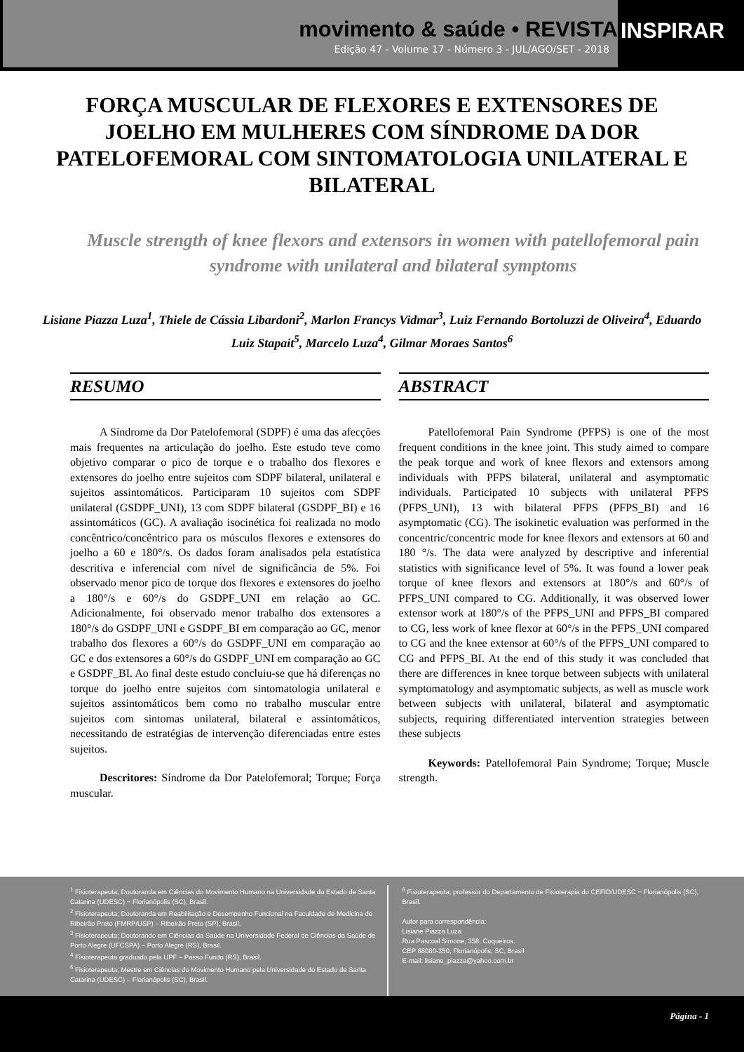movimento & saúde • REVISTA
Edição 47 - Volume 17 - Número 3 - JUL/AGO/SET - 2018
INSPIRAR
FORÇA MUSCULAR DE FLEXORES E EXTENSORES DE JOELHO EM MULHERES COM SÍNDROME DA DOR PATELOFEMORAL COM SINTOMATOLOGIA UNILATERAL E BILATERAL
Muscle strength of knee flexors and extensors in women with patellofemoral pain syndrome with unilateral and bilateral symptoms
Lisiane Piazza Luza<sup>1</sup>, Thiele de Cássia Libardoni<sup>2</sup>, Marlon Francys Vidmar<sup>3</sup>, Luiz Fernando Bortoluzzi de Oliveira<sup>4</sup>, Eduardo Luiz Stapait<sup>5</sup>, Marcelo Luza<sup>4</sup>, Gilmar Moraes Santos<sup>6</sup>
RESUMO
A Síndrome da Dor Patelofemoral (SDPF) é uma das afecções mais frequentes na articulação do joelho. Este estudo teve como objetivo comparar o pico de torque e o trabalho dos flexores e extensores do joelho entre sujeitos com SDPF bilateral, unilateral e sujeitos assintomáticos. Participaram 10 sujeitos com SDPF unilateral (GSDPF_UNI), 13 com SDPF bilateral (GSDPF_BI) e 16 assintomáticos (GC). A avaliação isocinética foi realizada no modo concêntrico/concêntrico para os músculos flexores e extensores do joelho a 60 e 180°/s. Os dados foram analisados pela estatística descritiva e inferencial com nível de significância de 5%. Foi observado menor pico de torque dos flexores e extensores do joelho a 180°/s e 60°/s do GSDPF_UNI em relação ao GC. Adicionalmente, foi observado menor trabalho dos extensores a 180°/s do GSDPF_UNI e GSDPF_BI em comparação ao GC, menor trabalho dos flexores a 60°/s do GSDPF_UNI em comparação ao GC e dos extensores a 60°/s do GSDPF_UNI em comparação ao GC e GSDPF_BI. Ao final deste estudo concluiu-se que há diferenças no torque do joelho entre sujeitos com sintomatologia unilateral e sujeitos assintomáticos bem como no trabalho muscular entre sujeitos com sintomas unilateral, bilateral e assintomáticos, necessitando de estratégias de intervenção diferenciadas entre estes sujeitos.
Descritores: Síndrome da Dor Patelofemoral; Torque; Força muscular.
ABSTRACT
Patellofemoral Pain Syndrome (PFPS) is one of the most frequent conditions in the knee joint. This study aimed to compare the peak torque and work of knee flexors and extensors among individuals with PFPS bilateral, unilateral and asymptomatic individuals. Participated 10 subjects with unilateral PFPS (PFPS_UNI), 13 with bilateral PFPS (PFPS_BI) and 16 asymptomatic (CG). The isokinetic evaluation was performed in the concentric/concentric mode for knee flexors and extensors at 60 and 180 °/s. The data were analyzed by descriptive and inferential statistics with significance level of 5%. It was found a lower peak torque of knee flexors and extensors at 180°/s and 60°/s of PFPS_UNI compared to CG. Additionally, it was observed lower extensor work at 180°/s of the PFPS_UNI and PFPS_BI compared to CG, less work of knee flexor at 60°/s in the PFPS_UNI compared to CG and the knee extensor at 60°/s of the PFPS_UNI compared to CG and PFPS_BI. At the end of this study it was concluded that there are differences in knee torque between subjects with unilateral symptomatology and asymptomatic subjects, as well as muscle work between subjects with unilateral, bilateral and asymptomatic subjects, requiring differentiated intervention strategies between these subjects
Keywords: Patellofemoral Pain Syndrome; Torque; Muscle strength.
<sup>1</sup> Fisioterapeuta; Doutoranda em Ciências do Movimento Humano na Universidade do Estado de Santa Catarina (UDESC) − Florianópolis (SC), Brasil.
<sup>2</sup> Fisioterapeuta; Doutoranda em Reabilitação e Desempenho Funcional na Faculdade de Medicina de Ribeirão Preto (FMRP/USP) – Ribeirão Preto (SP), Brasil.
<sup>3</sup> Fisioterapeuta; Doutorando em Ciências da Saúde na Universidade Federal de Ciências da Saúde de Porto Alegre (UFCSPA) – Porto Alegre (RS), Brasil.
<sup>4</sup> Fisioterapeuta graduado pela UPF – Passo Fundo (RS), Brasil.
<sup>5</sup> Fisioterapeuta; Mestre em Ciências do Movimento Humano pela Universidade do Estado de Santa Catarina (UDESC) – Florianópolis (SC), Brasil.
<sup>6</sup> Fisioterapeuta; professor do Departamento de Fisioterapia do CEFID/UDESC − Florianópolis (SC), Brasil.
Autor para correspondência:
Lisiane Piazza Luza
Rua Pascoal Simone, 358, Coqueiros.
CEP 88080-350, Florianópolis, SC, Brasil
E-mail: lisiane_piazza@yahoo.com.br
Página - 1